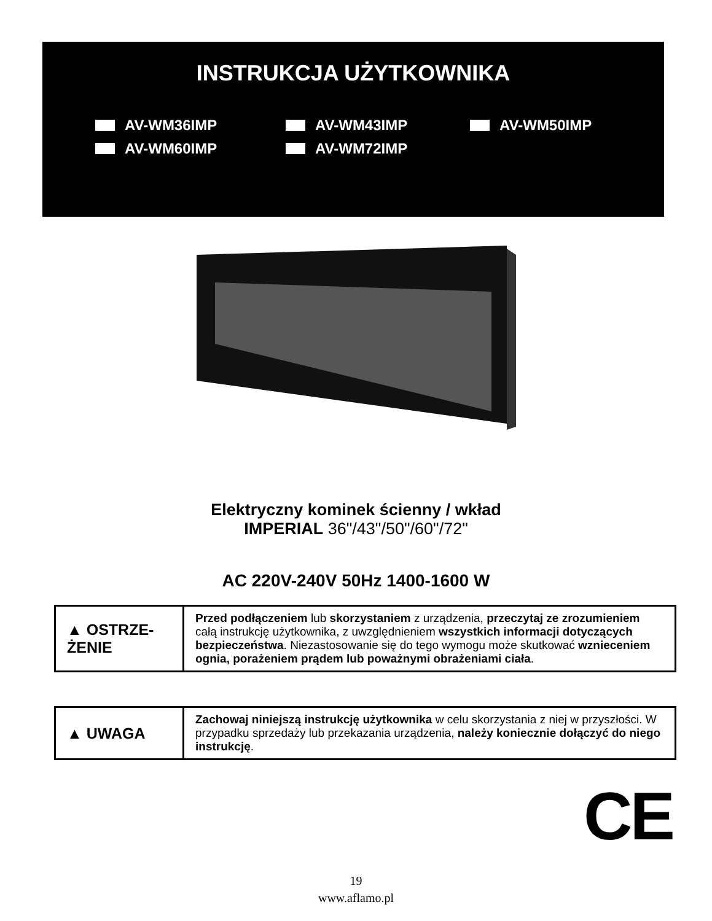INSTRUKCJA UŻYTKOWNIKA
AV-WM36IMP
AV-WM43IMP
AV-WM50IMP
AV-WM60IMP
AV-WM72IMP
Elektryczny kominek ścienny / wkład
IMPERIAL 36"/43"/50"/60"/72"
AC 220V-240V 50Hz 1400-1600 W
| ▲ OSTRZE- ŻENIE | Przed podłączeniem lub skorzystaniem z urządzenia, przeczytaj ze zrozumieniem całą instrukcję użytkownika, z uwzględnieniem wszystkich informacji dotyczących bezpieczeństwa . Niezastosowanie się do tego wymogu może skutkować wznieceniem ognia, porażeniem prądem lub poważnymi obrażeniami ciała . |
| ▲ UWAGA | Zachowaj niniejszą instrukcję użytkownika w celu skorzystania z niej w przyszłości. W przypadku sprzedaży lub przekazania urządzenia, należy koniecznie dołączyć do niego instrukcję . |
CE
19
www.aflamo.pl